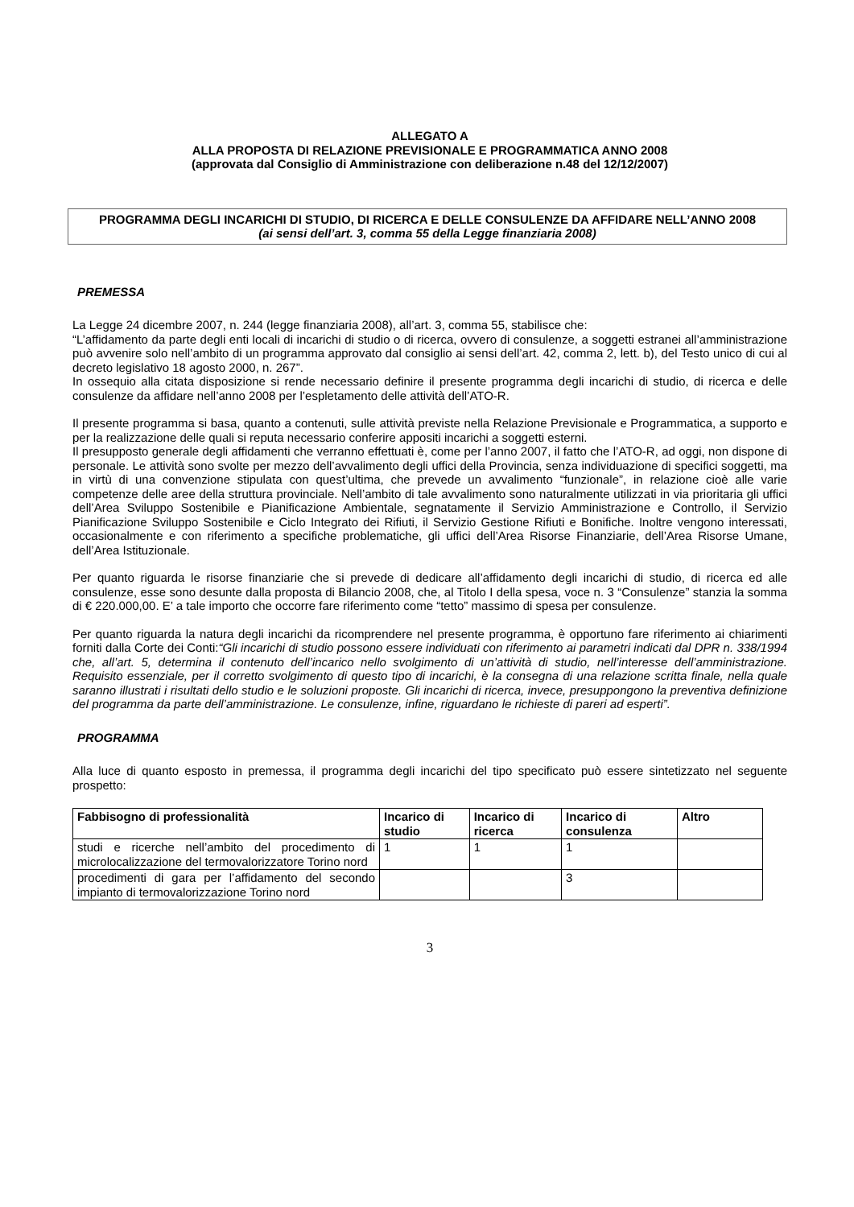ALLEGATO A
ALLA PROPOSTA DI RELAZIONE PREVISIONALE E PROGRAMMATICA ANNO 2008
(approvata dal Consiglio di Amministrazione con deliberazione n.48 del 12/12/2007)
PROGRAMMA DEGLI INCARICHI DI STUDIO, DI RICERCA E DELLE CONSULENZE DA AFFIDARE NELL’ANNO 2008
(ai sensi dell’art. 3, comma 55 della Legge finanziaria 2008)
PREMESSA
La Legge 24 dicembre 2007, n. 244 (legge finanziaria 2008), all’art. 3, comma 55, stabilisce che:
“L’affidamento da parte degli enti locali di incarichi di studio o di ricerca, ovvero di consulenze, a soggetti estranei all’amministrazione può avvenire solo nell’ambito di un programma approvato dal consiglio ai sensi dell’art. 42, comma 2, lett. b), del Testo unico di cui al decreto legislativo 18 agosto 2000, n. 267”.
In ossequio alla citata disposizione si rende necessario definire il presente programma degli incarichi di studio, di ricerca e delle consulenze da affidare nell’anno 2008 per l’espletamento delle attività dell’ATO-R.
Il presente programma si basa, quanto a contenuti, sulle attività previste nella Relazione Previsionale e Programmatica, a supporto e per la realizzazione delle quali si reputa necessario conferire appositi incarichi a soggetti esterni.
Il presupposto generale degli affidamenti che verranno effettuati è, come per l’anno 2007, il fatto che l’ATO-R, ad oggi, non dispone di personale. Le attività sono svolte per mezzo dell’avvalimento degli uffici della Provincia, senza individuazione di specifici soggetti, ma in virtù di una convenzione stipulata con quest’ultima, che prevede un avvalimento “funzionale”, in relazione cioè alle varie competenze delle aree della struttura provinciale. Nell’ambito di tale avvalimento sono naturalmente utilizzati in via prioritaria gli uffici dell’Area Sviluppo Sostenibile e Pianificazione Ambientale, segnatamente il Servizio Amministrazione e Controllo, il Servizio Pianificazione Sviluppo Sostenibile e Ciclo Integrato dei Rifiuti, il Servizio Gestione Rifiuti e Bonifiche. Inoltre vengono interessati, occasionalmente e con riferimento a specifiche problematiche, gli uffici dell’Area Risorse Finanziarie, dell’Area Risorse Umane, dell’Area Istituzionale.
Per quanto riguarda le risorse finanziarie che si prevede di dedicare all’affidamento degli incarichi di studio, di ricerca ed alle consulenze, esse sono desunte dalla proposta di Bilancio 2008, che, al Titolo I della spesa, voce n. 3 “Consulenze” stanzia la somma di € 220.000,00. E’ a tale importo che occorre fare riferimento come “tetto” massimo di spesa per consulenze.
Per quanto riguarda la natura degli incarichi da ricomprendere nel presente programma, è opportuno fare riferimento ai chiarimenti forniti dalla Corte dei Conti:“Gli incarichi di studio possono essere individuati con riferimento ai parametri indicati dal DPR n. 338/1994 che, all’art. 5, determina il contenuto dell’incarico nello svolgimento di un’attività di studio, nell’interesse dell’amministrazione. Requisito essenziale, per il corretto svolgimento di questo tipo di incarichi, è la consegna di una relazione scritta finale, nella quale saranno illustrati i risultati dello studio e le soluzioni proposte. Gli incarichi di ricerca, invece, presuppongono la preventiva definizione del programma da parte dell’amministrazione. Le consulenze, infine, riguardano le richieste di pareri ad esperti”.
PROGRAMMA
Alla luce di quanto esposto in premessa, il programma degli incarichi del tipo specificato può essere sintetizzato nel seguente prospetto:
| Fabbisogno di professionalità | Incarico di studio | Incarico di ricerca | Incarico di consulenza | Altro |
| --- | --- | --- | --- | --- |
| studi e ricerche nell’ambito del procedimento di microlocalizzazione del termovalorizzatore Torino nord | 1 | 1 | 1 | |
| procedimenti di gara per l’affidamento del secondo impianto di termovalorizzazione Torino nord | | | 3 | |
3